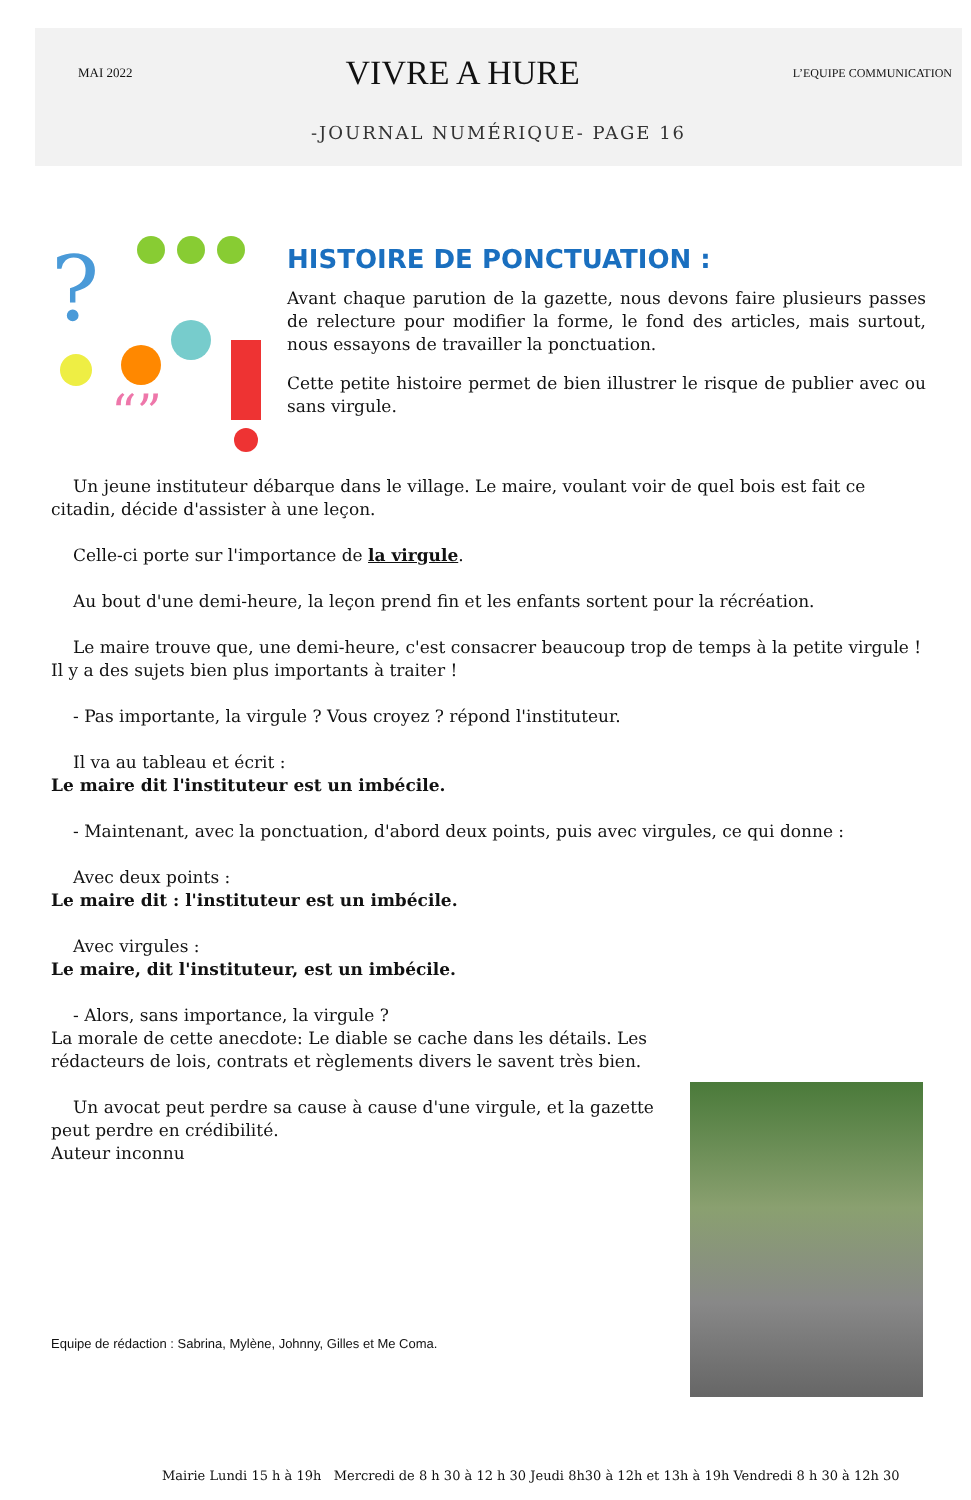MAI 2022 VIVRE A HURE L’EQUIPE COMMUNICATION
-JOURNAL NUMÉRIQUE- PAGE 16
?
“”
HISTOIRE DE PONCTUATION :
Avant chaque parution de la gazette, nous devons faire plusieurs passes de relecture pour modifier la forme, le fond des articles, mais surtout, nous essayons de travailler la ponctuation.
Cette petite histoire permet de bien illustrer le risque de publier avec ou sans virgule.
Un jeune instituteur débarque dans le village. Le maire, voulant voir de quel bois est fait ce citadin, décide d'assister à une leçon.
Celle-ci porte sur l'importance de la virgule.
Au bout d'une demi-heure, la leçon prend fin et les enfants sortent pour la récréation.
Le maire trouve que, une demi-heure, c'est consacrer beaucoup trop de temps à la petite virgule ! Il y a des sujets bien plus importants à traiter !
- Pas importante, la virgule ? Vous croyez ? répond l'instituteur.
Il va au tableau et écrit :
Le maire dit l'instituteur est un imbécile.
- Maintenant, avec la ponctuation, d'abord deux points, puis avec virgules, ce qui donne :
Avec deux points :
Le maire dit : l'instituteur est un imbécile.
Avec virgules :
Le maire, dit l'instituteur, est un imbécile.
- Alors, sans importance, la virgule ?
La morale de cette anecdote: Le diable se cache dans les détails. Les rédacteurs de lois, contrats et règlements divers le savent très bien.
Un avocat peut perdre sa cause à cause d'une virgule, et la gazette peut perdre en crédibilité.
Auteur inconnu
Equipe de rédaction : Sabrina, Mylène, Johnny, Gilles et Me Coma.
Mairie Lundi 15 h à 19h Mercredi de 8 h 30 à 12 h 30 Jeudi 8h30 à 12h et 13h à 19h Vendredi 8 h 30 à 12h 30